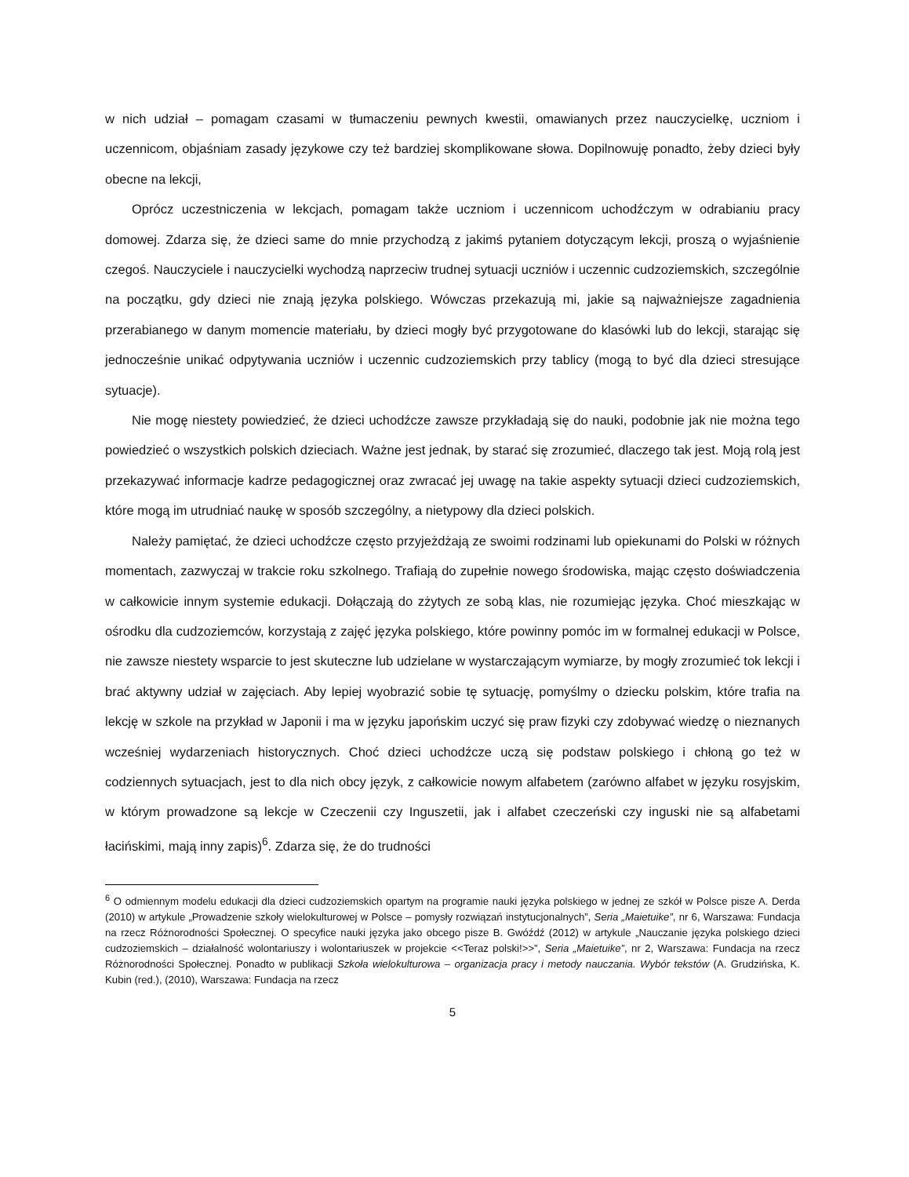w nich udział – pomagam czasami w tłumaczeniu pewnych kwestii, omawianych przez nauczycielkę, uczniom i uczennicom, objaśniam zasady językowe czy też bardziej skomplikowane słowa. Dopilnowuję ponadto, żeby dzieci były obecne na lekcji,
Oprócz uczestniczenia w lekcjach, pomagam także uczniom i uczennicom uchodźczym w odrabianiu pracy domowej. Zdarza się, że dzieci same do mnie przychodzą z jakimś pytaniem dotyczącym lekcji, proszą o wyjaśnienie czegoś. Nauczyciele i nauczycielki wychodzą naprzeciw trudnej sytuacji uczniów i uczennic cudzoziemskich, szczególnie na początku, gdy dzieci nie znają języka polskiego. Wówczas przekazują mi, jakie są najważniejsze zagadnienia przerabianego w danym momencie materiału, by dzieci mogły być przygotowane do klasówki lub do lekcji, starając się jednocześnie unikać odpytywania uczniów i uczennic cudzoziemskich przy tablicy (mogą to być dla dzieci stresujące sytuacje).
Nie mogę niestety powiedzieć, że dzieci uchodźcze zawsze przykładają się do nauki, podobnie jak nie można tego powiedzieć o wszystkich polskich dzieciach. Ważne jest jednak, by starać się zrozumieć, dlaczego tak jest. Moją rolą jest przekazywać informacje kadrze pedagogicznej oraz zwracać jej uwagę na takie aspekty sytuacji dzieci cudzoziemskich, które mogą im utrudniać naukę w sposób szczególny, a nietypowy dla dzieci polskich.
Należy pamiętać, że dzieci uchodźcze często przyjeżdżają ze swoimi rodzinami lub opiekunami do Polski w różnych momentach, zazwyczaj w trakcie roku szkolnego. Trafiają do zupełnie nowego środowiska, mając często doświadczenia w całkowicie innym systemie edukacji. Dołączają do zżytych ze sobą klas, nie rozumiejąc języka. Choć mieszkając w ośrodku dla cudzoziemców, korzystają z zajęć języka polskiego, które powinny pomóc im w formalnej edukacji w Polsce, nie zawsze niestety wsparcie to jest skuteczne lub udzielane w wystarczającym wymiarze, by mogły zrozumieć tok lekcji i brać aktywny udział w zajęciach. Aby lepiej wyobrazić sobie tę sytuację, pomyślmy o dziecku polskim, które trafia na lekcję w szkole na przykład w Japonii i ma w języku japońskim uczyć się praw fizyki czy zdobywać wiedzę o nieznanych wcześniej wydarzeniach historycznych. Choć dzieci uchodźcze uczą się podstaw polskiego i chłoną go też w codziennych sytuacjach, jest to dla nich obcy język, z całkowicie nowym alfabetem (zarówno alfabet w języku rosyjskim, w którym prowadzone są lekcje w Czeczenii czy Inguszetii, jak i alfabet czeczeński czy inguski nie są alfabetami łacińskimi, mają inny zapis)<sup>6</sup>. Zdarza się, że do trudności
<sup>6</sup> O odmiennym modelu edukacji dla dzieci cudzoziemskich opartym na programie nauki języka polskiego w jednej ze szkół w Polsce pisze A. Derda (2010) w artykule „Prowadzenie szkoły wielokulturowej w Polsce – pomysły rozwiązań instytucjonalnych”, Seria „Maietuike”, nr 6, Warszawa: Fundacja na rzecz Różnorodności Społecznej. O specyfice nauki języka jako obcego pisze B. Gwóźdź (2012) w artykule „Nauczanie języka polskiego dzieci cudzoziemskich – działalność wolontariuszy i wolontariuszek w projekcie <<Teraz polski!>>”, Seria „Maietuike”, nr 2, Warszawa: Fundacja na rzecz Różnorodności Społecznej. Ponadto w publikacji Szkoła wielokulturowa – organizacja pracy i metody nauczania. Wybór tekstów (A. Grudzińska, K. Kubin (red.), (2010), Warszawa: Fundacja na rzecz
5